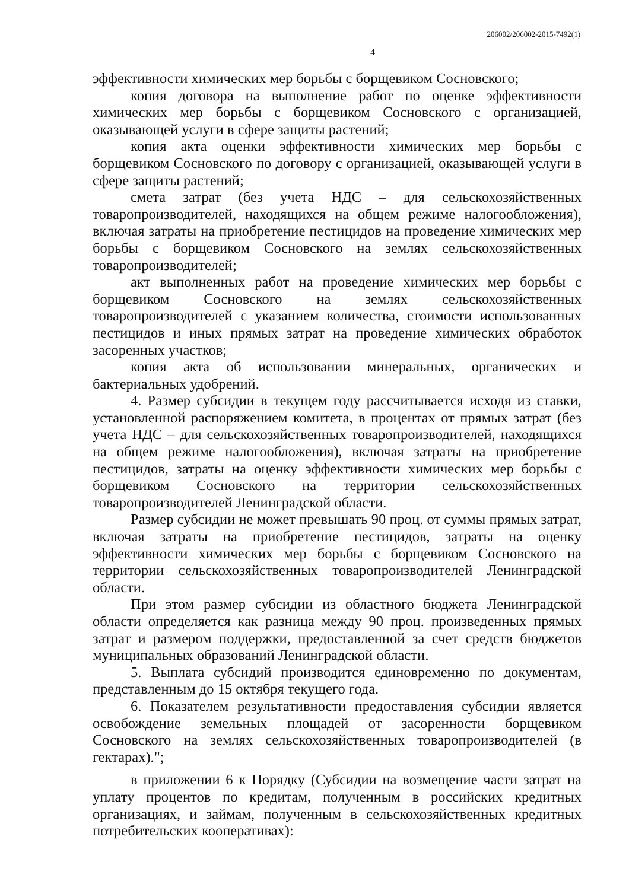206002/206002-2015-7492(1)
4
эффективности химических мер борьбы с борщевиком Сосновского;
копия договора на выполнение работ по оценке эффективности химических мер борьбы с борщевиком Сосновского с организацией, оказывающей услуги в сфере защиты растений;
копия акта оценки эффективности химических мер борьбы с борщевиком Сосновского по договору с организацией, оказывающей услуги в сфере защиты растений;
смета затрат (без учета НДС – для сельскохозяйственных товаропроизводителей, находящихся на общем режиме налогообложения), включая затраты на приобретение пестицидов на проведение химических мер борьбы с борщевиком Сосновского на землях сельскохозяйственных товаропроизводителей;
акт выполненных работ на проведение химических мер борьбы с борщевиком Сосновского на землях сельскохозяйственных товаропроизводителей с указанием количества, стоимости использованных пестицидов и иных прямых затрат на проведение химических обработок засоренных участков;
копия акта об использовании минеральных, органических и бактериальных удобрений.
4. Размер субсидии в текущем году рассчитывается исходя из ставки, установленной распоряжением комитета, в процентах от прямых затрат (без учета НДС – для сельскохозяйственных товаропроизводителей, находящихся на общем режиме налогообложения), включая затраты на приобретение пестицидов, затраты на оценку эффективности химических мер борьбы с борщевиком Сосновского на территории сельскохозяйственных товаропроизводителей Ленинградской области.
Размер субсидии не может превышать 90 проц. от суммы прямых затрат, включая затраты на приобретение пестицидов, затраты на оценку эффективности химических мер борьбы с борщевиком Сосновского на территории сельскохозяйственных товаропроизводителей Ленинградской области.
При этом размер субсидии из областного бюджета Ленинградской области определяется как разница между 90 проц. произведенных прямых затрат и размером поддержки, предоставленной за счет средств бюджетов муниципальных образований Ленинградской области.
5. Выплата субсидий производится единовременно по документам, представленным до 15 октября текущего года.
6. Показателем результативности предоставления субсидии является освобождение земельных площадей от засоренности борщевиком Сосновского на землях сельскохозяйственных товаропроизводителей (в гектарах).";
в приложении 6 к Порядку (Субсидии на возмещение части затрат на уплату процентов по кредитам, полученным в российских кредитных организациях, и займам, полученным в сельскохозяйственных кредитных потребительских кооперативах):